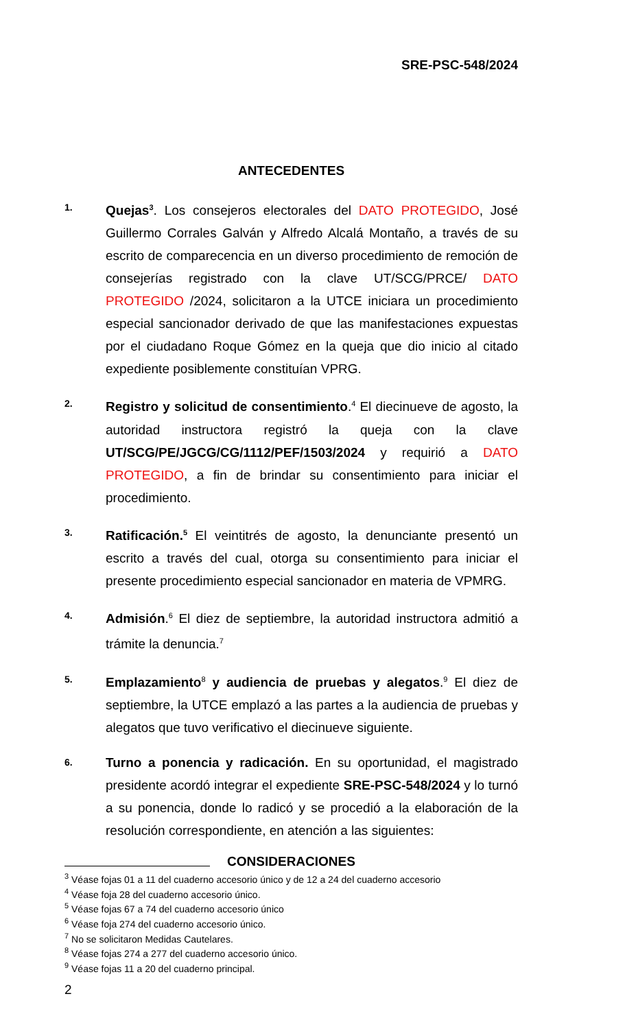SRE-PSC-548/2024
ANTECEDENTES
1.
Quejas<sup>3</sup>. Los consejeros electorales del DATO PROTEGIDO, José Guillermo Corrales Galván y Alfredo Alcalá Montaño, a través de su escrito de comparecencia en un diverso procedimiento de remoción de consejerías registrado con la clave UT/SCG/PRCE/ DATO PROTEGIDO /2024, solicitaron a la UTCE iniciara un procedimiento especial sancionador derivado de que las manifestaciones expuestas por el ciudadano Roque Gómez en la queja que dio inicio al citado expediente posiblemente constituían VPRG.
2.
Registro y solicitud de consentimiento.<sup>4</sup> El diecinueve de agosto, la autoridad instructora registró la queja con la clave UT/SCG/PE/JGCG/CG/1112/PEF/1503/2024 y requirió a DATO PROTEGIDO, a fin de brindar su consentimiento para iniciar el procedimiento.
3.
Ratificación.<sup>5</sup> El veintitrés de agosto, la denunciante presentó un escrito a través del cual, otorga su consentimiento para iniciar el presente procedimiento especial sancionador en materia de VPMRG.
4.
Admisión.<sup>6</sup> El diez de septiembre, la autoridad instructora admitió a trámite la denuncia.<sup>7</sup>
5.
Emplazamiento<sup>8</sup> y audiencia de pruebas y alegatos.<sup>9</sup> El diez de septiembre, la UTCE emplazó a las partes a la audiencia de pruebas y alegatos que tuvo verificativo el diecinueve siguiente.
6.
Turno a ponencia y radicación. En su oportunidad, el magistrado presidente acordó integrar el expediente SRE-PSC-548/2024 y lo turnó a su ponencia, donde lo radicó y se procedió a la elaboración de la resolución correspondiente, en atención a las siguientes:
CONSIDERACIONES
<sup>3</sup> Véase fojas 01 a 11 del cuaderno accesorio único y de 12 a 24 del cuaderno accesorio
<sup>4</sup> Véase foja 28 del cuaderno accesorio único.
<sup>5</sup> Véase fojas 67 a 74 del cuaderno accesorio único
<sup>6</sup> Véase foja 274 del cuaderno accesorio único.
<sup>7</sup> No se solicitaron Medidas Cautelares.
<sup>8</sup> Véase fojas 274 a 277 del cuaderno accesorio único.
<sup>9</sup> Véase fojas 11 a 20 del cuaderno principal.
2